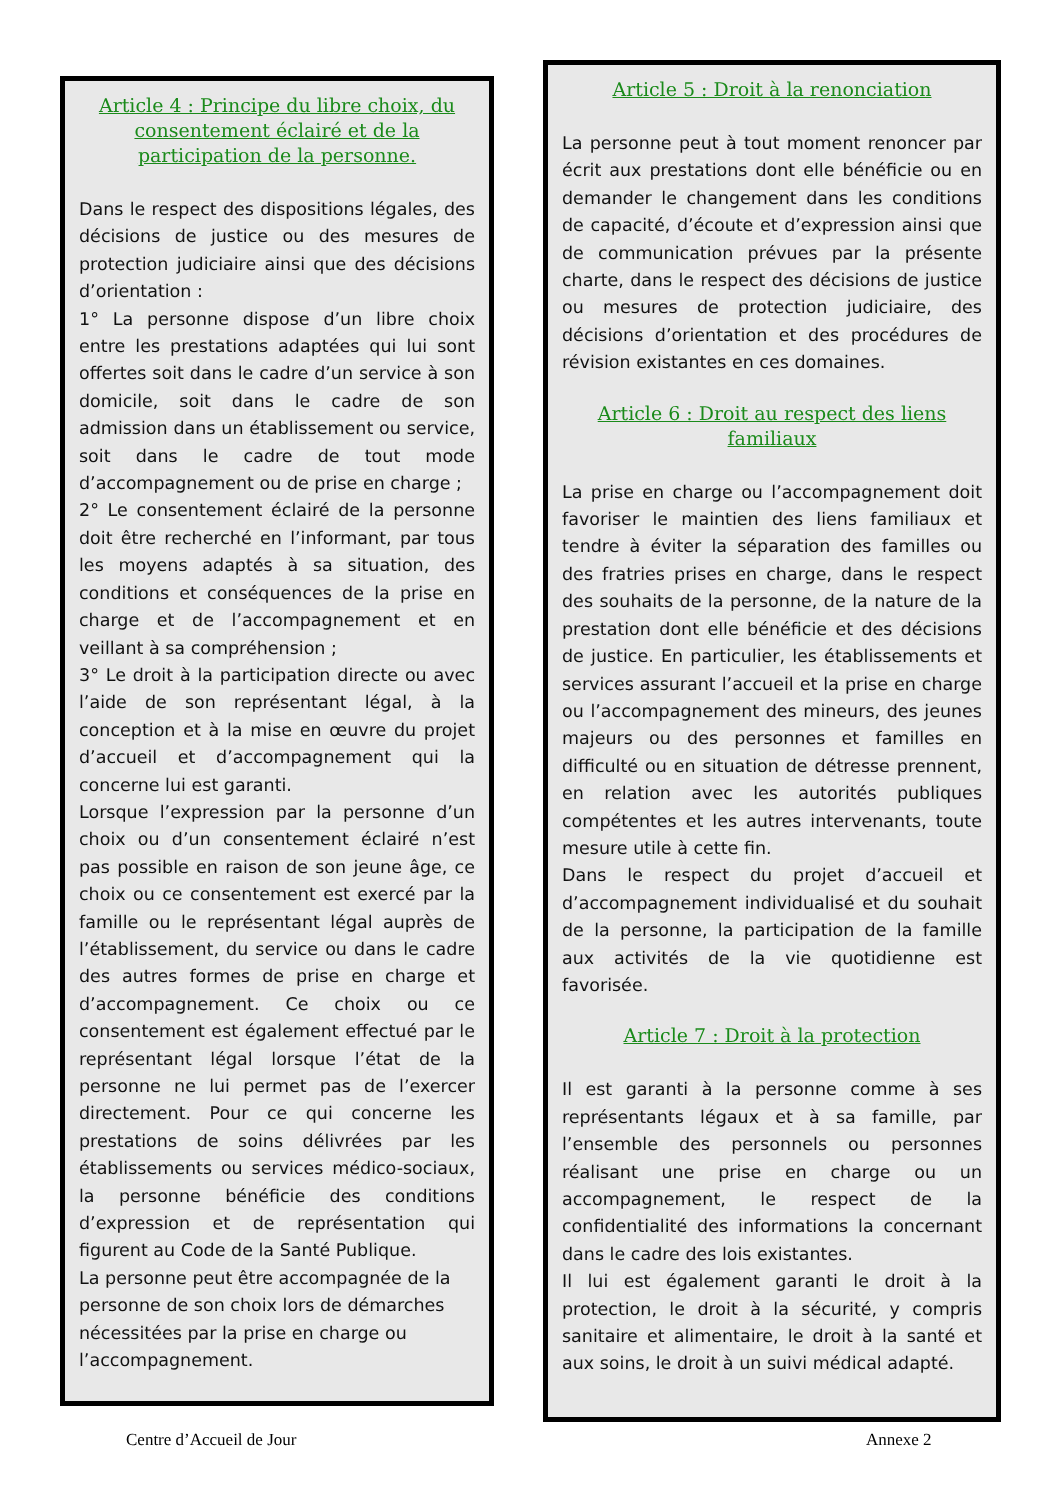Article 4 : Principe du libre choix, du consentement éclairé et de la participation de la personne.
Dans le respect des dispositions légales, des décisions de justice ou des mesures de protection judiciaire ainsi que des décisions d’orientation :
1° La personne dispose d’un libre choix entre les prestations adaptées qui lui sont offertes soit dans le cadre d’un service à son domicile, soit dans le cadre de son admission dans un établissement ou service, soit dans le cadre de tout mode d’accompagnement ou de prise en charge ;
2° Le consentement éclairé de la personne doit être recherché en l’informant, par tous les moyens adaptés à sa situation, des conditions et conséquences de la prise en charge et de l’accompagnement et en veillant à sa compréhension ;
3° Le droit à la participation directe ou avec l’aide de son représentant légal, à la conception et à la mise en œuvre du projet d’accueil et d’accompagnement qui la concerne lui est garanti.
Lorsque l’expression par la personne d’un choix ou d’un consentement éclairé n’est pas possible en raison de son jeune âge, ce choix ou ce consentement est exercé par la famille ou le représentant légal auprès de l’établissement, du service ou dans le cadre des autres formes de prise en charge et d’accompagnement. Ce choix ou ce consentement est également effectué par le représentant légal lorsque l’état de la personne ne lui permet pas de l’exercer directement. Pour ce qui concerne les prestations de soins délivrées par les établissements ou services médico-sociaux, la personne bénéficie des conditions d’expression et de représentation qui figurent au Code de la Santé Publique.
La personne peut être accompagnée de la personne de son choix lors de démarches nécessitées par la prise en charge ou l’accompagnement.
Article 5 : Droit à la renonciation
La personne peut à tout moment renoncer par écrit aux prestations dont elle bénéficie ou en demander le changement dans les conditions de capacité, d’écoute et d’expression ainsi que de communication prévues par la présente charte, dans le respect des décisions de justice ou mesures de protection judiciaire, des décisions d’orientation et des procédures de révision existantes en ces domaines.
Article 6 : Droit au respect des liens familiaux
La prise en charge ou l’accompagnement doit favoriser le maintien des liens familiaux et tendre à éviter la séparation des familles ou des fratries prises en charge, dans le respect des souhaits de la personne, de la nature de la prestation dont elle bénéficie et des décisions de justice. En particulier, les établissements et services assurant l’accueil et la prise en charge ou l’accompagnement des mineurs, des jeunes majeurs ou des personnes et familles en difficulté ou en situation de détresse prennent, en relation avec les autorités publiques compétentes et les autres intervenants, toute mesure utile à cette fin.
Dans le respect du projet d’accueil et d’accompagnement individualisé et du souhait de la personne, la participation de la famille aux activités de la vie quotidienne est favorisée.
Article 7 : Droit à la protection
Il est garanti à la personne comme à ses représentants légaux et à sa famille, par l’ensemble des personnels ou personnes réalisant une prise en charge ou un accompagnement, le respect de la confidentialité des informations la concernant dans le cadre des lois existantes.
Il lui est également garanti le droit à la protection, le droit à la sécurité, y compris sanitaire et alimentaire, le droit à la santé et aux soins, le droit à un suivi médical adapté.
Centre d’Accueil de Jour Annexe 2